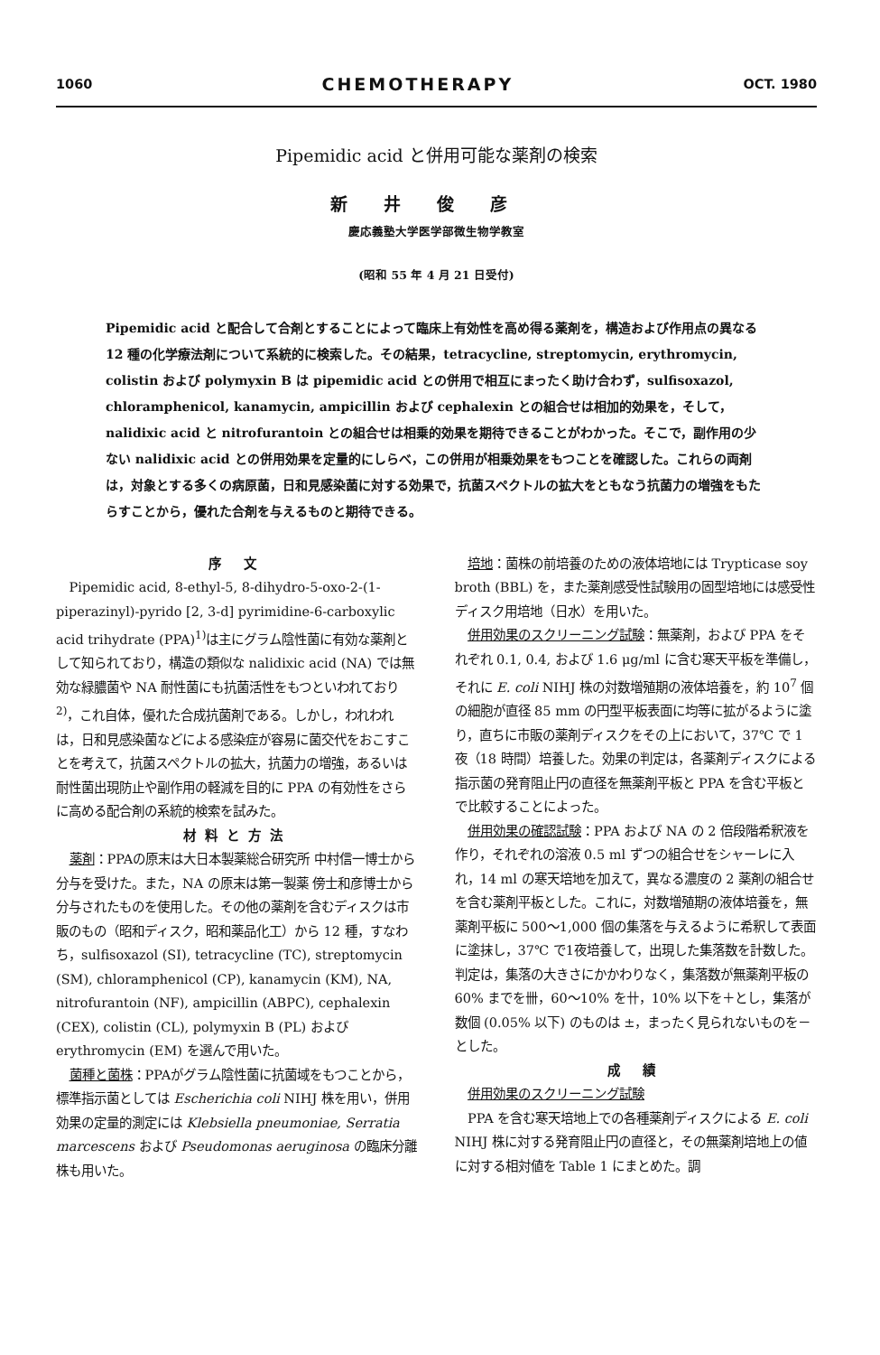1060 CHEMOTHERAPY OCT. 1980
Pipemidic acid と併用可能な薬剤の検索
新井俊彦
慶応義塾大学医学部微生物学教室
(昭和 55 年 4 月 21 日受付)
Pipemidic acid と配合して合剤とすることによって臨床上有効性を高め得る薬剤を，構造および作用点の異なる 12 種の化学療法剤について系統的に検索した。その結果，tetracycline, streptomycin, erythromycin, colistin および polymyxin B は pipemidic acid との併用で相互にまったく助け合わず，sulfisoxazol, chloramphenicol, kanamycin, ampicillin および cephalexin との組合せは相加的効果を，そして，nalidixic acid と nitrofurantoin との組合せは相乗的効果を期待できることがわかった。そこで，副作用の少ない nalidixic acid との併用効果を定量的にしらべ，この併用が相乗効果をもつことを確認した。これらの両剤は，対象とする多くの病原菌，日和見感染菌に対する効果で，抗菌スペクトルの拡大をともなう抗菌力の増強をもたらすことから，優れた合剤を与えるものと期待できる。
序 文
Pipemidic acid, 8-ethyl-5, 8-dihydro-5-oxo-2-(1-piperazinyl)-pyrido [2, 3-d] pyrimidine-6-carboxylic acid trihydrate (PPA)<sup>1)</sup>は主にグラム陰性菌に有効な薬剤として知られており，構造の類似な nalidixic acid (NA) では無効な緑膿菌や NA 耐性菌にも抗菌活性をもつといわれており<sup>2)</sup>，これ自体，優れた合成抗菌剤である。しかし，われわれは，日和見感染菌などによる感染症が容易に菌交代をおこすことを考えて，抗菌スペクトルの拡大，抗菌力の増強，あるいは耐性菌出現防止や副作用の軽減を目的に PPA の有効性をさらに高める配合剤の系統的検索を試みた。
材料と方法
薬剤：PPAの原末は大日本製薬総合研究所 中村信一博士から分与を受けた。また，NA の原末は第一製薬 傍士和彦博士から分与されたものを使用した。その他の薬剤を含むディスクは市販のもの（昭和ディスク，昭和薬品化工）から 12 種，すなわち，sulfisoxazol (SI), tetracycline (TC), streptomycin (SM), chloramphenicol (CP), kanamycin (KM), NA, nitrofurantoin (NF), ampicillin (ABPC), cephalexin (CEX), colistin (CL), polymyxin B (PL) および erythromycin (EM) を選んで用いた。
菌種と菌株：PPAがグラム陰性菌に抗菌域をもつことから，標準指示菌としては Escherichia coli NIHJ 株を用い，併用効果の定量的測定には Klebsiella pneumoniae, Serratia marcescens および Pseudomonas aeruginosa の臨床分離株も用いた。
培地：菌株の前培養のための液体培地には Trypticase soy broth (BBL) を，また薬剤感受性試験用の固型培地には感受性ディスク用培地（日水）を用いた。
併用効果のスクリーニング試験：無薬剤，および PPA をそれぞれ 0.1, 0.4, および 1.6 μg/ml に含む寒天平板を準備し，それに E. coli NIHJ 株の対数増殖期の液体培養を，約 10<sup>7</sup> 個の細胞が直径 85 mm の円型平板表面に均等に拡がるように塗り，直ちに市販の薬剤ディスクをその上において，37℃ で 1 夜（18 時間）培養した。効果の判定は，各薬剤ディスクによる指示菌の発育阻止円の直径を無薬剤平板と PPA を含む平板とで比較することによった。
併用効果の確認試験：PPA および NA の 2 倍段階希釈液を作り，それぞれの溶液 0.5 ml ずつの組合せをシャーレに入れ，14 ml の寒天培地を加えて，異なる濃度の 2 薬剤の組合せを含む薬剤平板とした。これに，対数増殖期の液体培養を，無薬剤平板に 500〜1,000 個の集落を与えるように希釈して表面に塗抹し，37℃ で1夜培養して，出現した集落数を計数した。判定は，集落の大きさにかかわりなく，集落数が無薬剤平板の 60% までを卌，60〜10% を卄，10% 以下を＋とし，集落が数個 (0.05% 以下) のものは ±，まったく見られないものを－とした。
成 績
併用効果のスクリーニング試験
PPA を含む寒天培地上での各種薬剤ディスクによる E. coli NIHJ 株に対する発育阻止円の直径と，その無薬剤培地上の値に対する相対値を Table 1 にまとめた。調